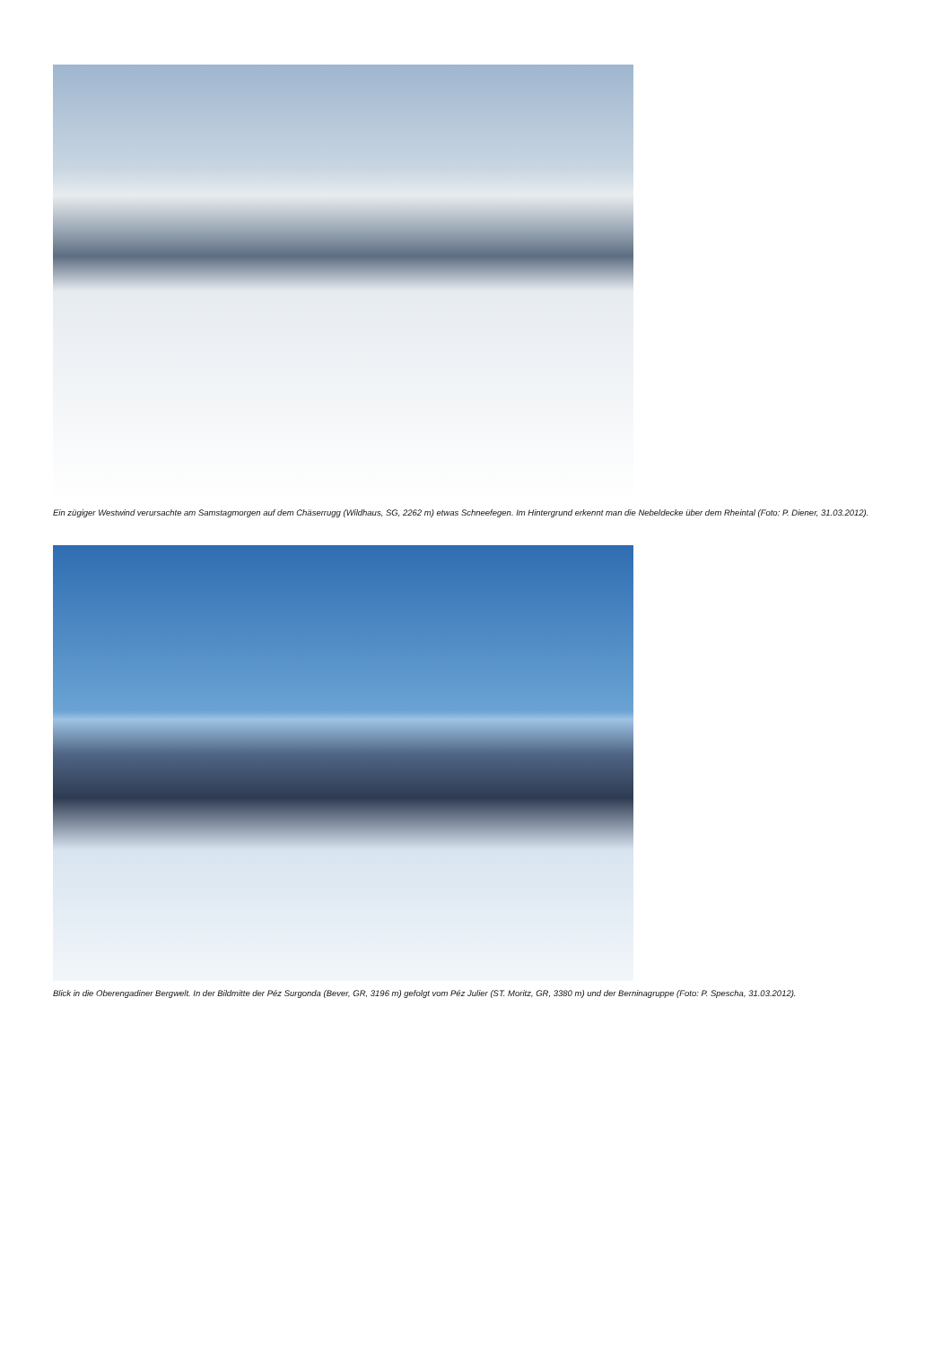Ein zügiger Westwind verursachte am Samstagmorgen auf dem Chäserrugg (Wildhaus, SG, 2262 m) etwas Schneefegen. Im Hintergrund erkennt man die Nebeldecke über dem Rheintal (Foto: P. Diener, 31.03.2012).
Blick in die Oberengadiner Bergwelt. In der Bildmitte der Péz Surgonda (Bever, GR, 3196 m) gefolgt vom Péz Julier (ST. Moritz, GR, 3380 m) und der Berninagruppe (Foto: P. Spescha, 31.03.2012).